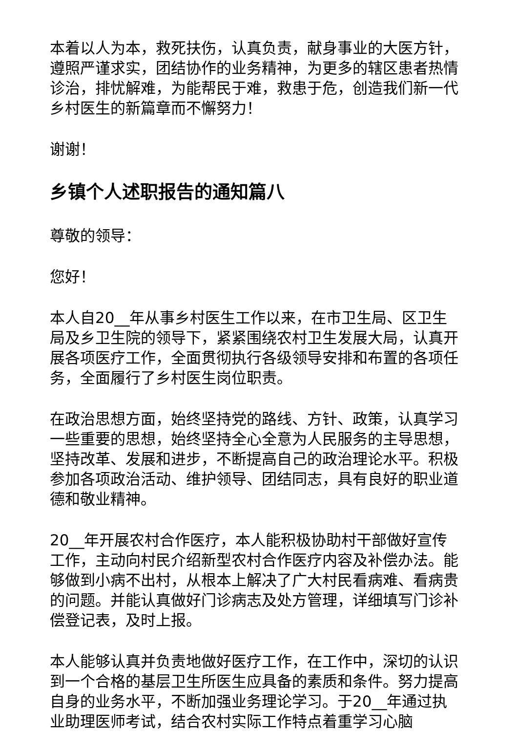本着以人为本，救死扶伤，认真负责，献身事业的大医方针，遵照严谨求实，团结协作的业务精神，为更多的辖区患者热情诊治，排忧解难，为能帮民于难，救患于危，创造我们新一代乡村医生的新篇章而不懈努力！
谢谢！
乡镇个人述职报告的通知篇八
尊敬的领导：
您好！
本人自20__年从事乡村医生工作以来，在市卫生局、区卫生局及乡卫生院的领导下，紧紧围绕农村卫生发展大局，认真开展各项医疗工作，全面贯彻执行各级领导安排和布置的各项任务，全面履行了乡村医生岗位职责。
在政治思想方面，始终坚持党的路线、方针、政策，认真学习一些重要的思想，始终坚持全心全意为人民服务的主导思想，坚持改革、发展和进步，不断提高自己的政治理论水平。积极参加各项政治活动、维护领导、团结同志，具有良好的职业道德和敬业精神。
20__年开展农村合作医疗，本人能积极协助村干部做好宣传工作，主动向村民介绍新型农村合作医疗内容及补偿办法。能够做到小病不出村，从根本上解决了广大村民看病难、看病贵的问题。并能认真做好门诊病志及处方管理，详细填写门诊补偿登记表，及时上报。
本人能够认真并负责地做好医疗工作，在工作中，深切的认识到一个合格的基层卫生所医生应具备的素质和条件。努力提高自身的业务水平，不断加强业务理论学习。于20__年通过执业助理医师考试，结合农村实际工作特点着重学习心脑